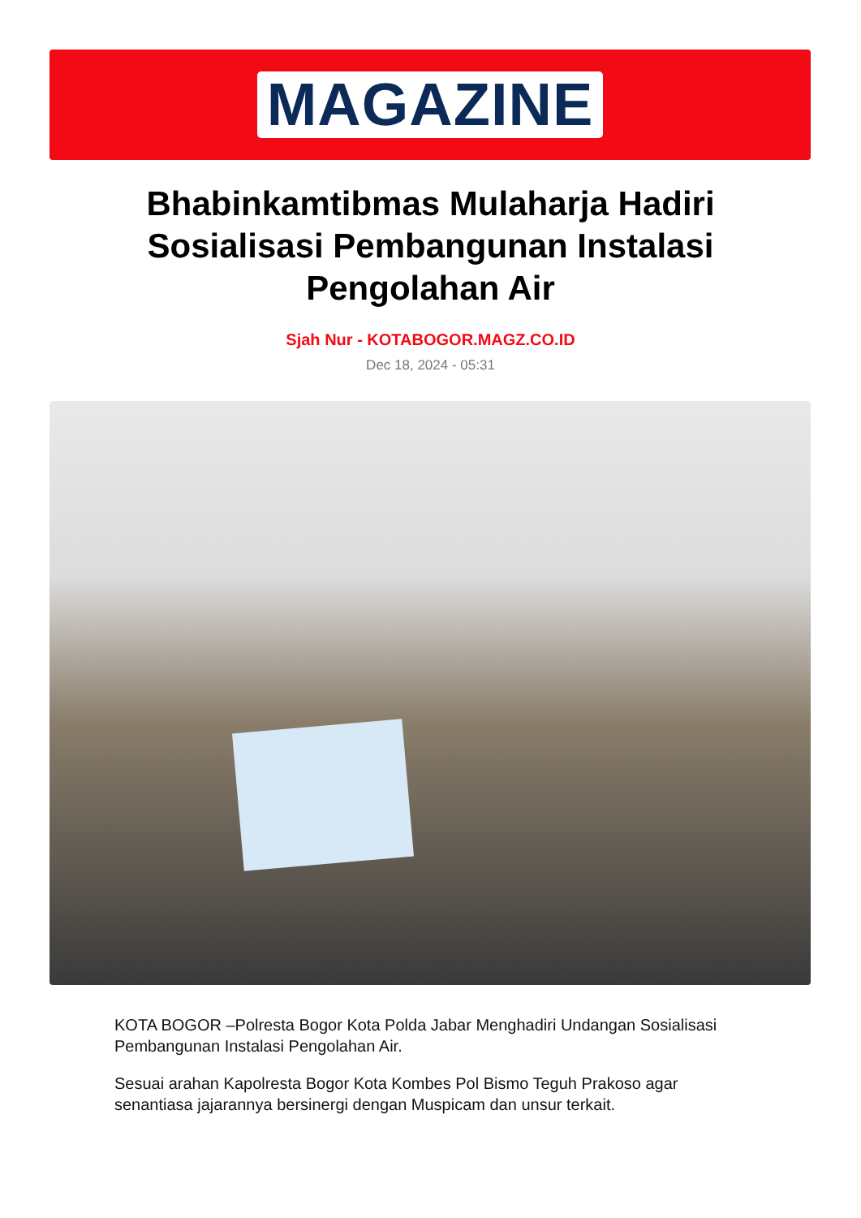MAGAZINE
Bhabinkamtibmas Mulaharja Hadiri Sosialisasi Pembangunan Instalasi Pengolahan Air
Sjah Nur - KOTABOGOR.MAGZ.CO.ID
Dec 18, 2024 - 05:31
KOTA BOGOR –Polresta Bogor Kota Polda Jabar Menghadiri Undangan Sosialisasi Pembangunan Instalasi Pengolahan Air.
Sesuai arahan Kapolresta Bogor Kota Kombes Pol Bismo Teguh Prakoso agar senantiasa jajarannya bersinergi dengan Muspicam dan unsur terkait.